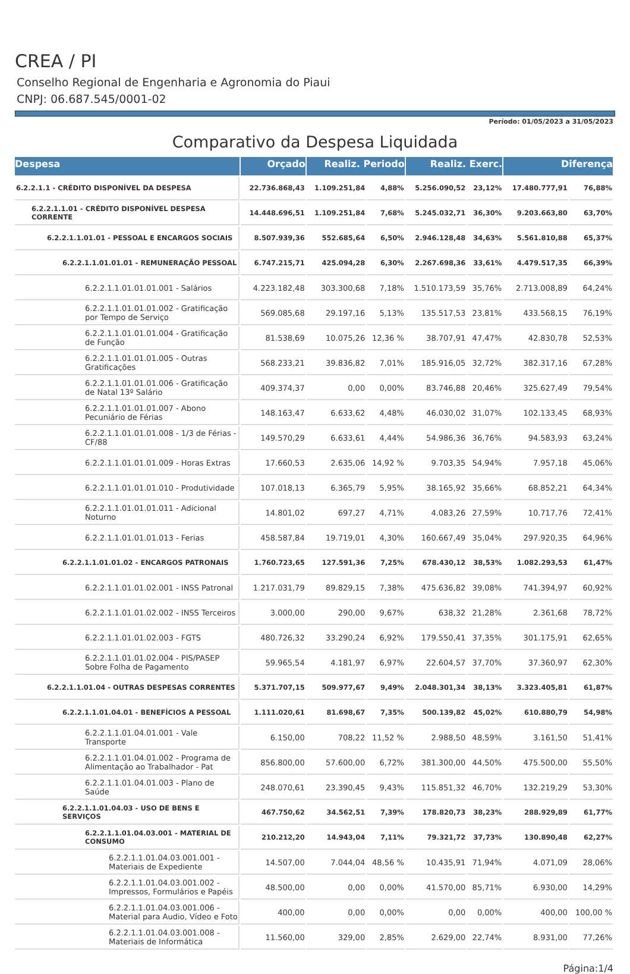CREA / PI
Conselho Regional de Engenharia e Agronomia do Piaui
CNPJ: 06.687.545/0001-02
Período: 01/05/2023 a 31/05/2023
Comparativo da Despesa Liquidada
| Despesa | Orçado | Realiz. Periodo | | Realiz. Exerc. | | Diferença | |
| --- | --- | --- | --- | --- | --- | --- | --- |
| 6.2.2.1.1 - CRÉDITO DISPONÍVEL DA DESPESA | 22.736.868,43 | 1.109.251,84 | 4,88% | 5.256.090,52 | 23,12% | 17.480.777,91 | 76,88% |
| 6.2.2.1.1.01 - CRÉDITO DISPONÍVEL DESPESA CORRENTE | 14.448.696,51 | 1.109.251,84 | 7,68% | 5.245.032,71 | 36,30% | 9.203.663,80 | 63,70% |
| 6.2.2.1.1.01.01 - PESSOAL E ENCARGOS SOCIAIS | 8.507.939,36 | 552.685,64 | 6,50% | 2.946.128,48 | 34,63% | 5.561.810,88 | 65,37% |
| 6.2.2.1.1.01.01.01 - REMUNERAÇÃO PESSOAL | 6.747.215,71 | 425.094,28 | 6,30% | 2.267.698,36 | 33,61% | 4.479.517,35 | 66,39% |
| 6.2.2.1.1.01.01.01.001 - Salários | 4.223.182,48 | 303.300,68 | 7,18% | 1.510.173,59 | 35,76% | 2.713.008,89 | 64,24% |
| 6.2.2.1.1.01.01.01.002 - Gratificação por Tempo de Serviço | 569.085,68 | 29.197,16 | 5,13% | 135.517,53 | 23,81% | 433.568,15 | 76,19% |
| 6.2.2.1.1.01.01.01.004 - Gratificação de Função | 81.538,69 | 10.075,26 | 12,36 % | 38.707,91 | 47,47% | 42.830,78 | 52,53% |
| 6.2.2.1.1.01.01.01.005 - Outras Gratificações | 568.233,21 | 39.836,82 | 7,01% | 185.916,05 | 32,72% | 382.317,16 | 67,28% |
| 6.2.2.1.1.01.01.01.006 - Gratificação de Natal 13º Salário | 409.374,37 | 0,00 | 0,00% | 83.746,88 | 20,46% | 325.627,49 | 79,54% |
| 6.2.2.1.1.01.01.01.007 - Abono Pecuniário de Férias | 148.163,47 | 6.633,62 | 4,48% | 46.030,02 | 31,07% | 102.133,45 | 68,93% |
| 6.2.2.1.1.01.01.01.008 - 1/3 de Férias - CF/88 | 149.570,29 | 6.633,61 | 4,44% | 54.986,36 | 36,76% | 94.583,93 | 63,24% |
| 6.2.2.1.1.01.01.01.009 - Horas Extras | 17.660,53 | 2.635,06 | 14,92 % | 9.703,35 | 54,94% | 7.957,18 | 45,06% |
| 6.2.2.1.1.01.01.01.010 - Produtividade | 107.018,13 | 6.365,79 | 5,95% | 38.165,92 | 35,66% | 68.852,21 | 64,34% |
| 6.2.2.1.1.01.01.01.011 - Adicional Noturno | 14.801,02 | 697,27 | 4,71% | 4.083,26 | 27,59% | 10.717,76 | 72,41% |
| 6.2.2.1.1.01.01.01.013 - Ferias | 458.587,84 | 19.719,01 | 4,30% | 160.667,49 | 35,04% | 297.920,35 | 64,96% |
| 6.2.2.1.1.01.01.02 - ENCARGOS PATRONAIS | 1.760.723,65 | 127.591,36 | 7,25% | 678.430,12 | 38,53% | 1.082.293,53 | 61,47% |
| 6.2.2.1.1.01.01.02.001 - INSS Patronal | 1.217.031,79 | 89.829,15 | 7,38% | 475.636,82 | 39,08% | 741.394,97 | 60,92% |
| 6.2.2.1.1.01.01.02.002 - INSS Terceiros | 3.000,00 | 290,00 | 9,67% | 638,32 | 21,28% | 2.361,68 | 78,72% |
| 6.2.2.1.1.01.01.02.003 - FGTS | 480.726,32 | 33.290,24 | 6,92% | 179.550,41 | 37,35% | 301.175,91 | 62,65% |
| 6.2.2.1.1.01.01.02.004 - PIS/PASEP Sobre Folha de Pagamento | 59.965,54 | 4.181,97 | 6,97% | 22.604,57 | 37,70% | 37.360,97 | 62,30% |
| 6.2.2.1.1.01.04 - OUTRAS DESPESAS CORRENTES | 5.371.707,15 | 509.977,67 | 9,49% | 2.048.301,34 | 38,13% | 3.323.405,81 | 61,87% |
| 6.2.2.1.1.01.04.01 - BENEFÍCIOS A PESSOAL | 1.111.020,61 | 81.698,67 | 7,35% | 500.139,82 | 45,02% | 610.880,79 | 54,98% |
| 6.2.2.1.1.01.04.01.001 - Vale Transporte | 6.150,00 | 708,22 | 11,52 % | 2.988,50 | 48,59% | 3.161,50 | 51,41% |
| 6.2.2.1.1.01.04.01.002 - Programa de Alimentação ao Trabalhador - Pat | 856.800,00 | 57.600,00 | 6,72% | 381.300,00 | 44,50% | 475.500,00 | 55,50% |
| 6.2.2.1.1.01.04.01.003 - Plano de Saúde | 248.070,61 | 23.390,45 | 9,43% | 115.851,32 | 46,70% | 132.219,29 | 53,30% |
| 6.2.2.1.1.01.04.03 - USO DE BENS E SERVIÇOS | 467.750,62 | 34.562,51 | 7,39% | 178.820,73 | 38,23% | 288.929,89 | 61,77% |
| 6.2.2.1.1.01.04.03.001 - MATERIAL DE CONSUMO | 210.212,20 | 14.943,04 | 7,11% | 79.321,72 | 37,73% | 130.890,48 | 62,27% |
| 6.2.2.1.1.01.04.03.001.001 - Materiais de Expediente | 14.507,00 | 7.044,04 | 48,56 % | 10.435,91 | 71,94% | 4.071,09 | 28,06% |
| 6.2.2.1.1.01.04.03.001.002 - Impressos, Formulários e Papéis | 48.500,00 | 0,00 | 0,00% | 41.570,00 | 85,71% | 6.930,00 | 14,29% |
| 6.2.2.1.1.01.04.03.001.006 - Material para Audio, Vídeo e Foto | 400,00 | 0,00 | 0,00% | 0,00 | 0,00% | 400,00 | 100,00 % |
| 6.2.2.1.1.01.04.03.001.008 - Materiais de Informática | 11.560,00 | 329,00 | 2,85% | 2.629,00 | 22,74% | 8.931,00 | 77,26% |
Página:1/4